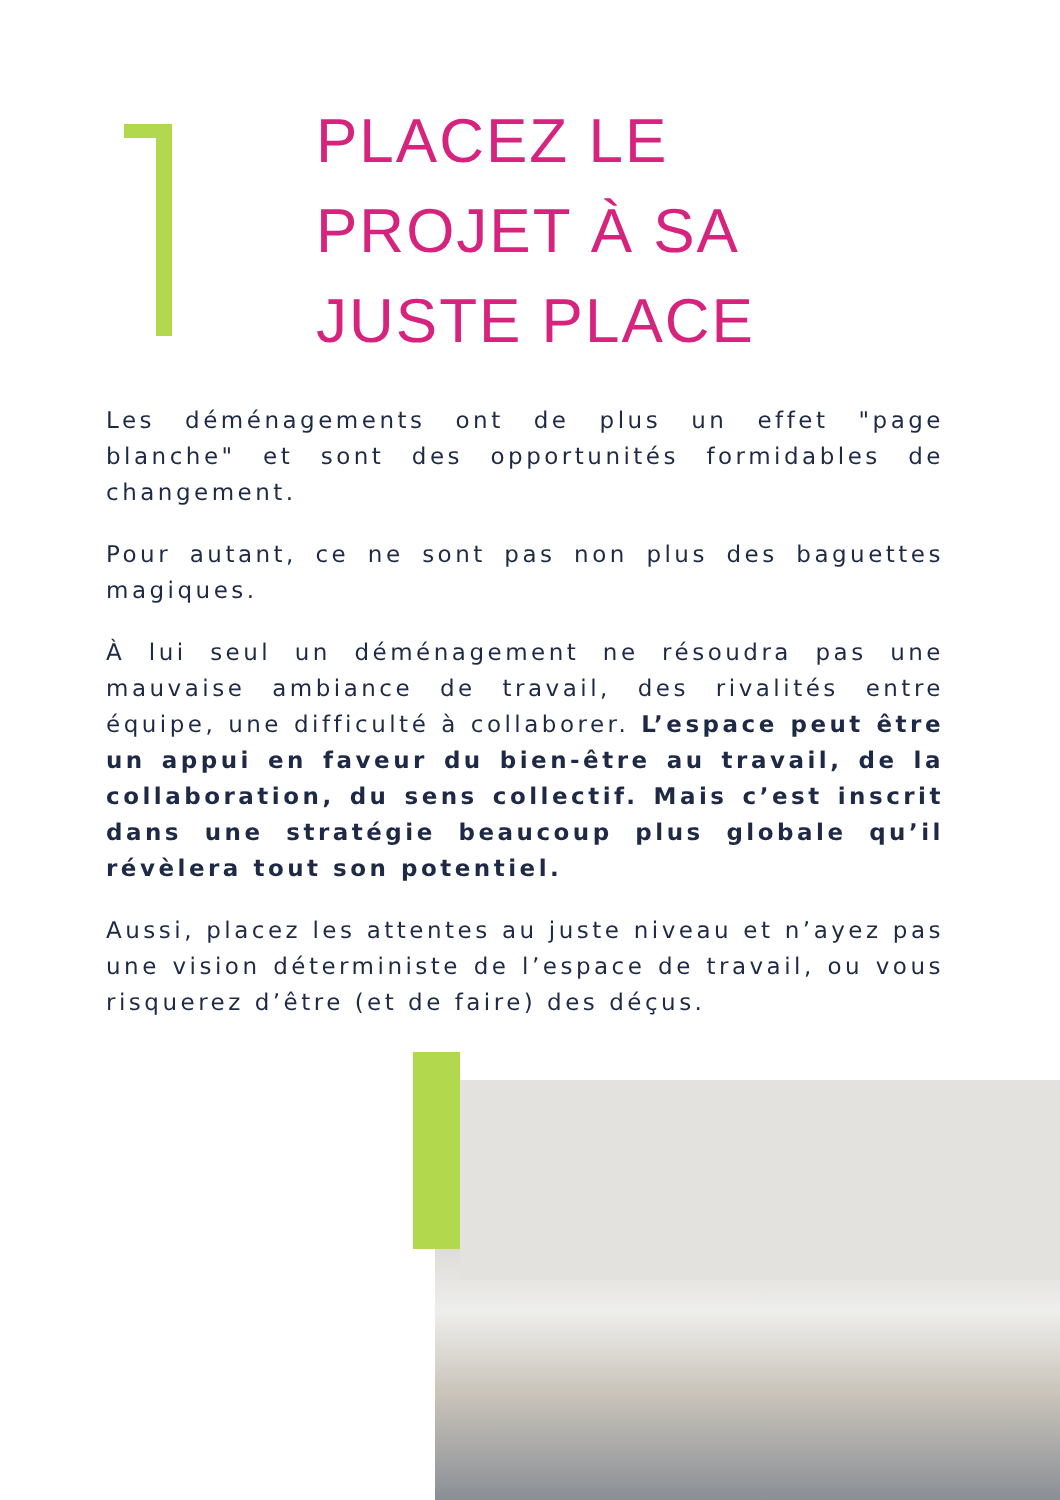PLACEZ LE
PROJET À SA
JUSTE PLACE
Les déménagements ont de plus un effet "page blanche" et sont des opportunités formidables de changement.
Pour autant, ce ne sont pas non plus des baguettes magiques.
À lui seul un déménagement ne résoudra pas une mauvaise ambiance de travail, des rivalités entre équipe, une difficulté à collaborer. L’espace peut être un appui en faveur du bien-être au travail, de la collaboration, du sens collectif. Mais c’est inscrit dans une stratégie beaucoup plus globale qu’il révèlera tout son potentiel.
Aussi, placez les attentes au juste niveau et n’ayez pas une vision déterministe de l’espace de travail, ou vous risquerez d’être (et de faire) des déçus.